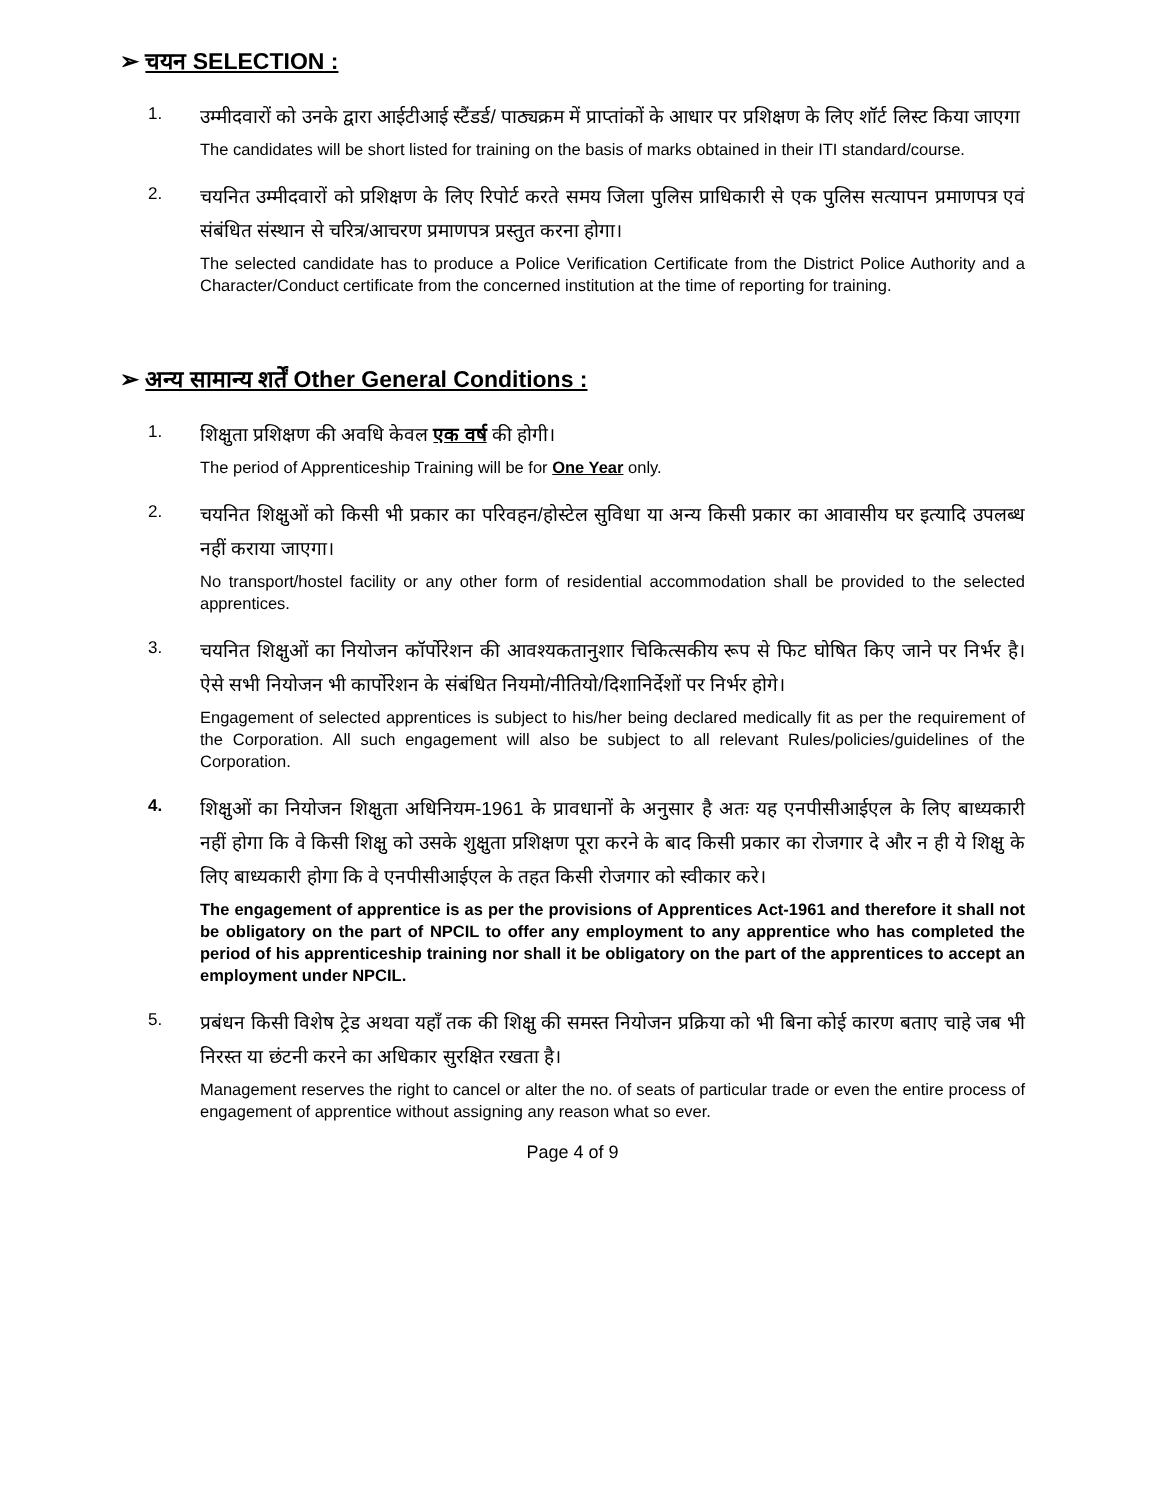➢ चयन SELECTION :
1.
उम्मीदवारों को उनके द्वारा आईटीआई स्टैंडर्ड/ पाठ्यक्रम में प्राप्तांकों के आधार पर प्रशिक्षण के लिए शॉर्ट लिस्ट किया जाएगा
The candidates will be short listed for training on the basis of marks obtained in their ITI standard/course.
2.
चयनित उम्मीदवारों को प्रशिक्षण के लिए रिपोर्ट करते समय जिला पुलिस प्राधिकारी से एक पुलिस सत्यापन प्रमाणपत्र एवं संबंधित संस्थान से चरित्र/आचरण प्रमाणपत्र प्रस्तुत करना होगा।
The selected candidate has to produce a Police Verification Certificate from the District Police Authority and a Character/Conduct certificate from the concerned institution at the time of reporting for training.
➢ अन्य सामान्य शर्तें Other General Conditions :
1.
शिक्षुता प्रशिक्षण की अवधि केवल एक वर्ष की होगी।
The period of Apprenticeship Training will be for One Year only.
2.
चयनित शिक्षुओं को किसी भी प्रकार का परिवहन/होस्टेल सुविधा या अन्य किसी प्रकार का आवासीय घर इत्यादि उपलब्ध नहीं कराया जाएगा।
No transport/hostel facility or any other form of residential accommodation shall be provided to the selected apprentices.
3.
चयनित शिक्षुओं का नियोजन कॉर्पोरेशन की आवश्यकतानुशार चिकित्सकीय रूप से फिट घोषित किए जाने पर निर्भर है। ऐसे सभी नियोजन भी कार्पोरेशन के संबंधित नियमो/नीतियो/दिशानिर्देशों पर निर्भर होगे।
Engagement of selected apprentices is subject to his/her being declared medically fit as per the requirement of the Corporation. All such engagement will also be subject to all relevant Rules/policies/guidelines of the Corporation.
4.
शिक्षुओं का नियोजन शिक्षुता अधिनियम-1961 के प्रावधानों के अनुसार है अतः यह एनपीसीआईएल के लिए बाध्यकारी नहीं होगा कि वे किसी शिक्षु को उसके शुक्षुता प्रशिक्षण पूरा करने के बाद किसी प्रकार का रोजगार दे और न ही ये शिक्षु के लिए बाध्यकारी होगा कि वे एनपीसीआईएल के तहत किसी रोजगार को स्वीकार करे।
The engagement of apprentice is as per the provisions of Apprentices Act-1961 and therefore it shall not be obligatory on the part of NPCIL to offer any employment to any apprentice who has completed the period of his apprenticeship training nor shall it be obligatory on the part of the apprentices to accept an employment under NPCIL.
5.
प्रबंधन किसी विशेष ट्रेड अथवा यहाँ तक की शिक्षु की समस्त नियोजन प्रक्रिया को भी बिना कोई कारण बताए चाहे जब भी निरस्त या छंटनी करने का अधिकार सुरक्षित रखता है।
Management reserves the right to cancel or alter the no. of seats of particular trade or even the entire process of engagement of apprentice without assigning any reason what so ever.
Page 4 of 9